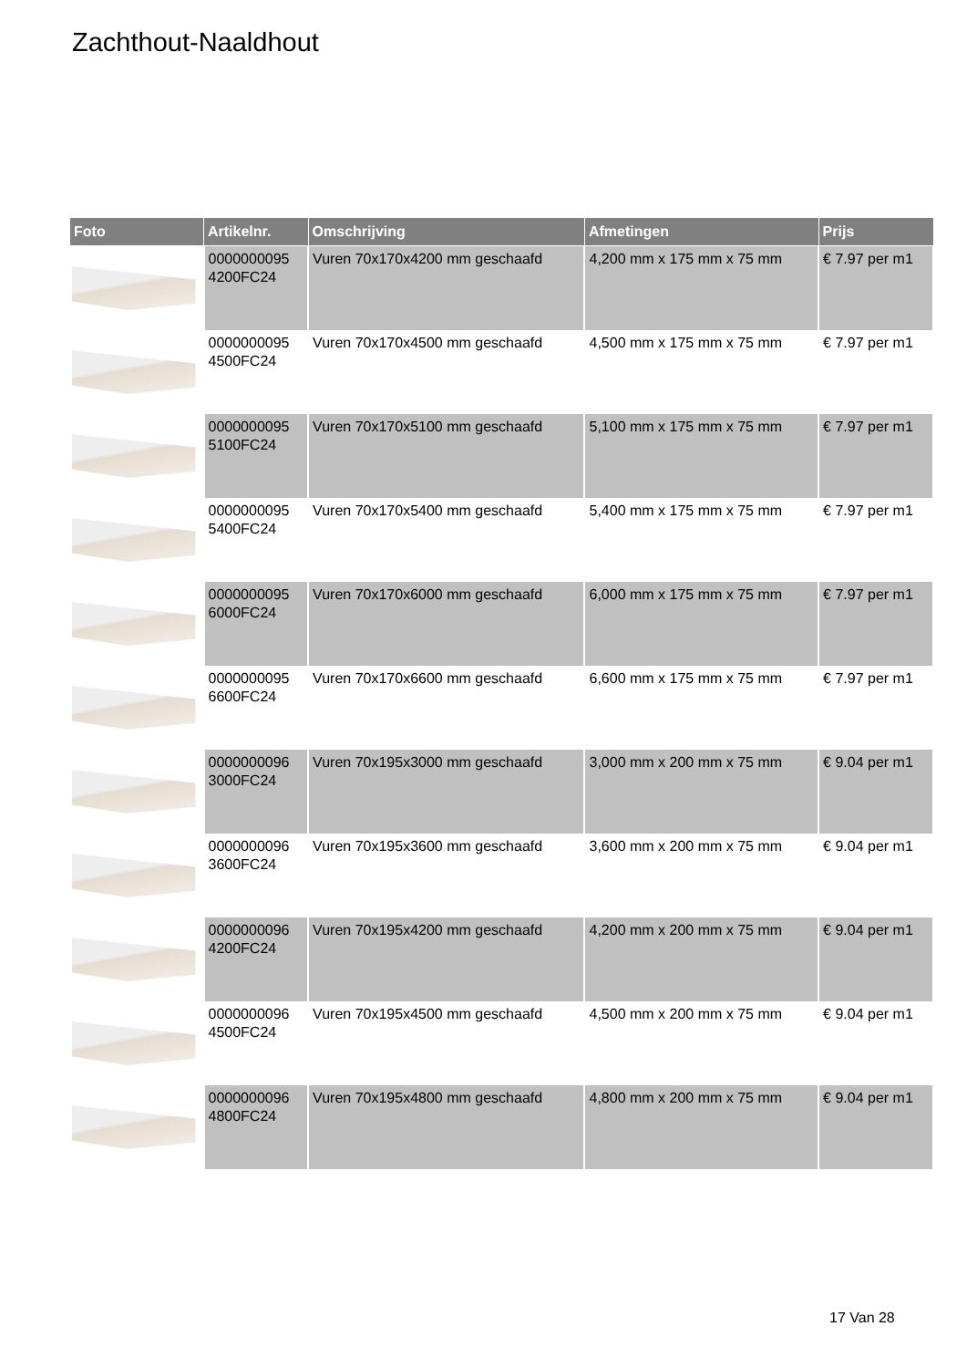Zachthout-Naaldhout
| Foto | Artikelnr. | Omschrijving | Afmetingen | Prijs |
| --- | --- | --- | --- | --- |
| | 0000000095 4200FC24 | Vuren 70x170x4200 mm geschaafd | 4,200 mm x 175 mm x 75 mm | € 7.97 per m1 |
| | 0000000095 4500FC24 | Vuren 70x170x4500 mm geschaafd | 4,500 mm x 175 mm x 75 mm | € 7.97 per m1 |
| | 0000000095 5100FC24 | Vuren 70x170x5100 mm geschaafd | 5,100 mm x 175 mm x 75 mm | € 7.97 per m1 |
| | 0000000095 5400FC24 | Vuren 70x170x5400 mm geschaafd | 5,400 mm x 175 mm x 75 mm | € 7.97 per m1 |
| | 0000000095 6000FC24 | Vuren 70x170x6000 mm geschaafd | 6,000 mm x 175 mm x 75 mm | € 7.97 per m1 |
| | 0000000095 6600FC24 | Vuren 70x170x6600 mm geschaafd | 6,600 mm x 175 mm x 75 mm | € 7.97 per m1 |
| | 0000000096 3000FC24 | Vuren 70x195x3000 mm geschaafd | 3,000 mm x 200 mm x 75 mm | € 9.04 per m1 |
| | 0000000096 3600FC24 | Vuren 70x195x3600 mm geschaafd | 3,600 mm x 200 mm x 75 mm | € 9.04 per m1 |
| | 0000000096 4200FC24 | Vuren 70x195x4200 mm geschaafd | 4,200 mm x 200 mm x 75 mm | € 9.04 per m1 |
| | 0000000096 4500FC24 | Vuren 70x195x4500 mm geschaafd | 4,500 mm x 200 mm x 75 mm | € 9.04 per m1 |
| | 0000000096 4800FC24 | Vuren 70x195x4800 mm geschaafd | 4,800 mm x 200 mm x 75 mm | € 9.04 per m1 |
17 Van 28